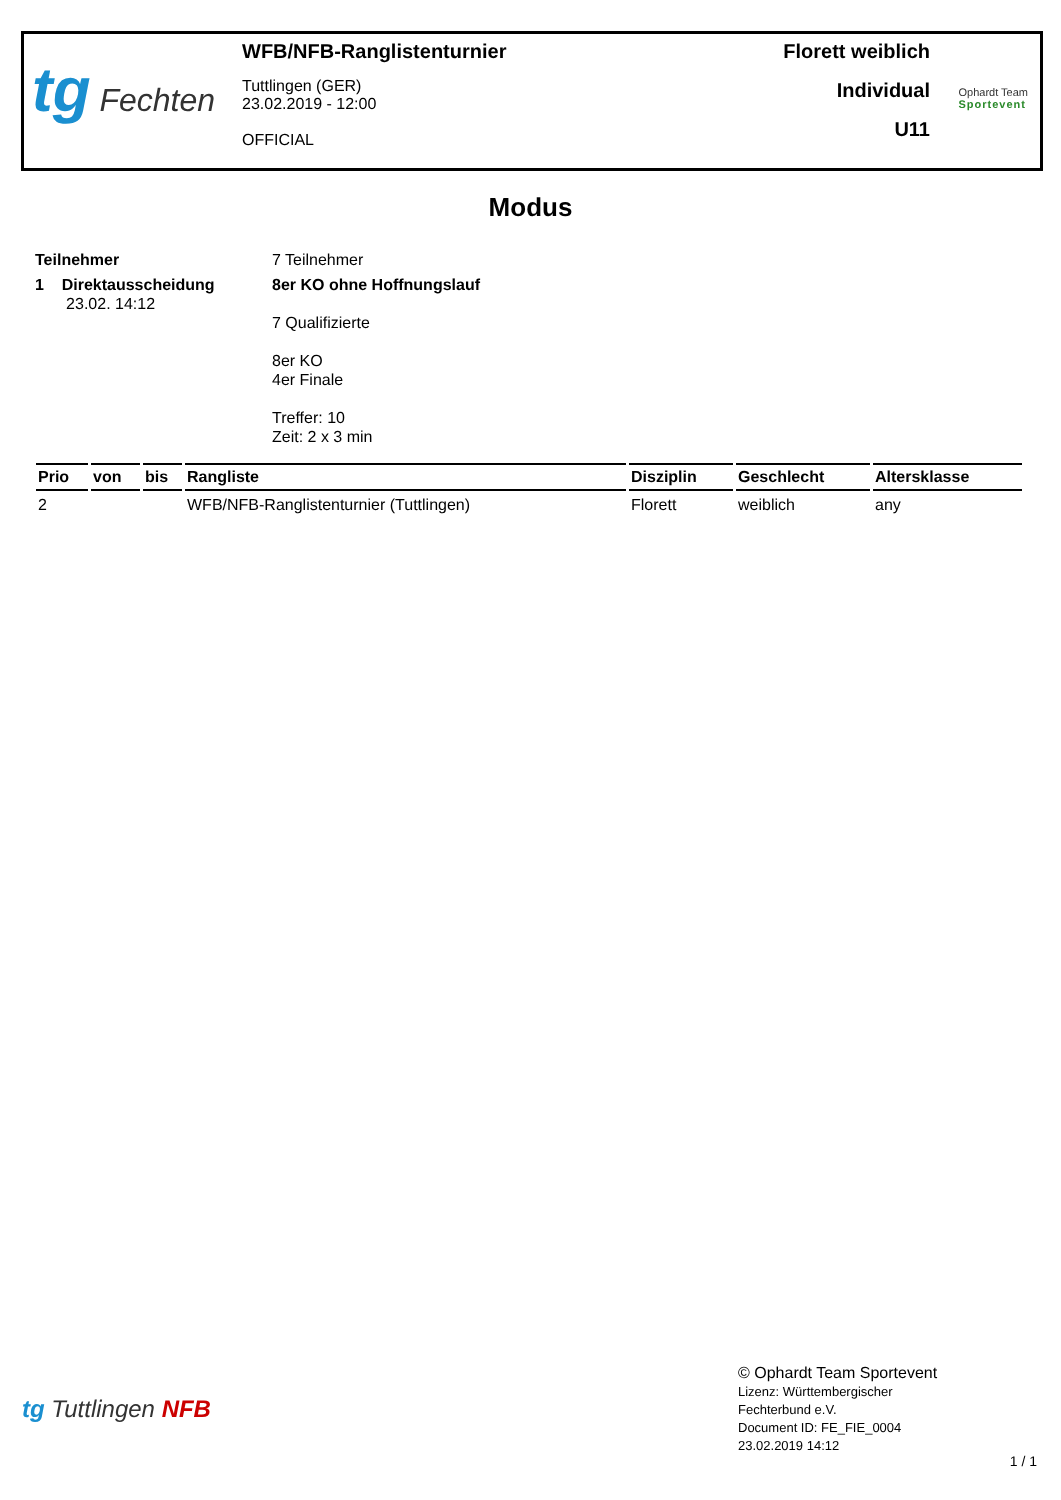tg Fechten
WFB/NFB-Ranglistenturnier
Tuttlingen (GER)
23.02.2019 - 12:00
OFFICIAL
Florett weiblich
Individual
U11
Ophardt Team
Sportevent
Modus
Teilnehmer 7 Teilnehmer
1 Direktausscheidung
23.02. 14:12
8er KO ohne Hoffnungslauf
7 Qualifizierte
8er KO
4er Finale
Treffer: 10
Zeit: 2 x 3 min
| Prio | von | bis | Rangliste | Disziplin | Geschlecht | Altersklasse |
| --- | --- | --- | --- | --- | --- | --- |
| 2 | | | WFB/NFB-Ranglistenturnier (Tuttlingen) | Florett | weiblich | any |
tg Tuttlingen NFB
© Ophardt Team Sportevent
Lizenz: Württembergischer
Fechterbund e.V.
Document ID: FE_FIE_0004
23.02.2019 14:12
1 / 1